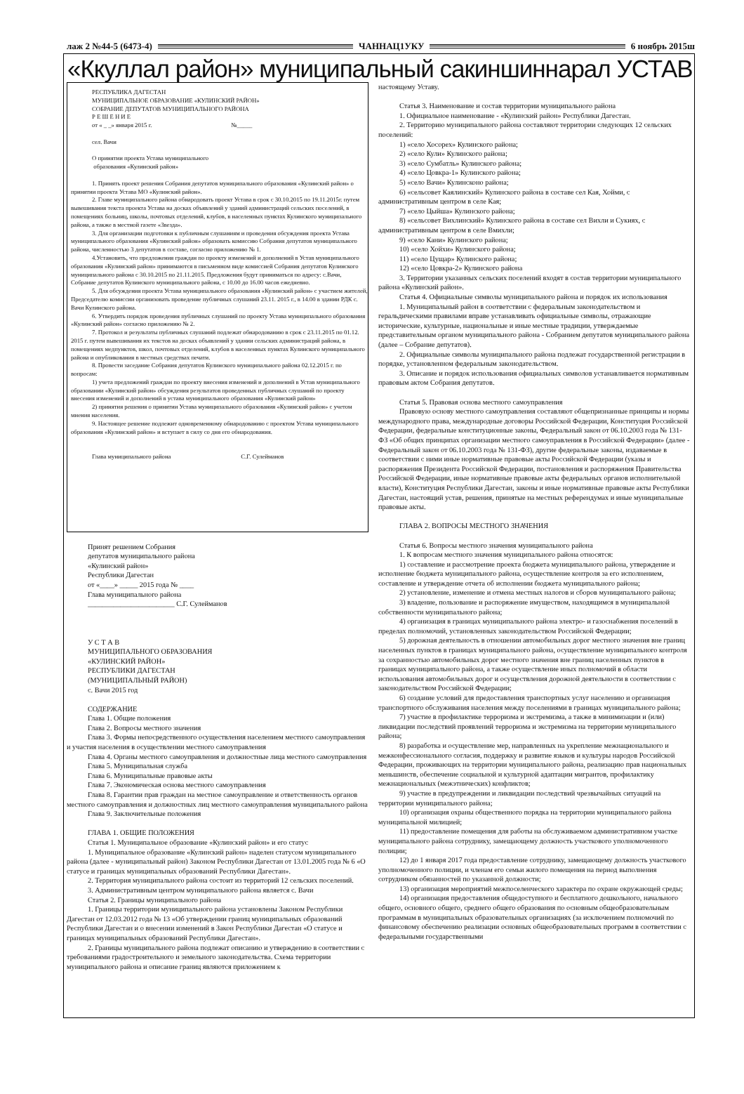лаж 2 №44-5 (6473-4) ЧАННАЦ1УКУ 6 ноябрь 2015ш
«Ккуллал район» муниципальный сакиншиннарал УСТАВ
РЕСПУБЛИКА ДАГЕСТАН
МУНИЦИПАЛЬНОЕ ОБРАЗОВАНИЕ «КУЛИНСКИЙ РАЙОН»
СОБРАНИЕ ДЕПУТАТОВ МУНИЦИПАЛЬНОГО РАЙОНА
Р Е Ш Е Н И Е
от « _ _» января 2015 г. №_____
сел. Вачи
О принятии проекта Устава муниципального
образования «Кулинский район»
1. Принять проект решения Собрания депутатов муниципального образования «Кулинский район» о принятии проекта Устава МО «Кулинский район».
2. Главе муниципального района обнародовать проект Устава в срок с 30.10.2015 по 19.11.2015г. путем вывешивания текста проекта Устава на досках объявлений у зданий администраций сельских поселений, в помещениях больниц, школы, почтовых отделений, клубов, в населенных пунктах Кулинского муниципального района, а также в местной газете «Звезда».
3. Для организации подготовки к публичным слушаниям и проведения обсуждения проекта Устава муниципального образования «Кулинский район» образовать комиссию Собрания депутатов муниципального района, численностью 3 депутатов в составе, согласно приложению № 1.
4.Установить, что предложения граждан по проекту изменений и дополнений в Устав муниципального образования «Кулинский район» принимаются в письменном виде комиссией Собрания депутатов Кулинского муниципального района с 30.10.2015 по 21.11.2015. Предложения будут приниматься по адресу: с.Вачи, Собрание депутатов Кулинского муниципального района, с 10.00 до 16.00 часов ежедневно.
5. Для обсуждения проекта Устава муниципального образования «Кулинский район» с участием жителей, Председателю комиссии организовать проведение публичных слушаний 23.11. 2015 г., в 14.00 в здании РДК с. Вачи Кулинского района.
6. Утвердить порядок проведения публичных слушаний по проекту Устава муниципального образования «Кулинский район» согласно приложению № 2.
7. Протокол и результаты публичных слушаний подлежат обнародованию в срок с 23.11.2015 по 01.12. 2015 г. путем вывешивания их текстов на досках объявлений у здании сельских администраций района, в помещениях медпунктов, школ, почтовых отделений, клубов в населенных пунктах Кулинского муниципального района и опубликования в местных средствах печати.
8. Провести заседание Собрания депутатов Кулинского муниципального района 02.12.2015 г. по вопросам:
1) учета предложений граждан по проекту внесения изменений и дополнений в Устав муниципального образовании «Кулинский район» обсуждения результатов проведенных публичных слушаний по проекту внесения изменений и дополнений в устава муниципального образования «Кулинский район»
2) принятия решения о принятии Устава муниципального образования «Кулинский район» с учетом мнения населения.
9. Настоящее решение подлежит одновременному обнародованию с проектом Устава муниципального образования «Кулинский район» и вступает в силу со дня его обнародования.
Глава муниципального района С.Г. Сулейманов
Принят решением Собрания
депутатов муниципального района
«Кулинский район»
Республики Дагестан
от «____» _____ 2015 года № ____
Глава муниципального района
________________________ С.Г. Сулейманов
У С Т А В
МУНИЦИПАЛЬНОГО ОБРАЗОВАНИЯ
«КУЛИНСКИЙ РАЙОН»
РЕСПУБЛИКИ ДАГЕСТАН
(МУНИЦИПАЛЬНЫЙ РАЙОН)
с. Вачи 2015 год
СОДЕРЖАНИЕ
Глава 1. Общие положения
Глава 2. Вопросы местного значения
Глава 3. Формы непосредственного осуществления населением местного самоуправления и участия населения в осуществлении местного самоуправления
Глава 4. Органы местного самоуправления и должностные лица местного самоуправления
Глава 5. Муниципальная служба
Глава 6. Муниципальные правовые акты
Глава 7. Экономическая основа местного самоуправления
Глава 8. Гарантии прав граждан на местное самоуправление и ответственность органов местного самоуправления и должностных лиц местного самоуправления муниципального района
Глава 9. Заключительные положения
ГЛАВА 1. ОБЩИЕ ПОЛОЖЕНИЯ
Статья 1. Муниципальное образование «Кулинский район» и его статус
1. Муниципальное образование «Кулинский район» наделен статусом муниципального района (далее - муниципальный район) Законом Республики Дагестан от 13.01.2005 года № 6 «О статусе и границах муниципальных образований Республики Дагестан».
2. Территория муниципального района состоит из территорий 12 сельских поселений.
3. Административным центром муниципального района является с. Вачи
Статья 2. Границы муниципального района
1. Границы территории муниципального района установлены Законом Республики Дагестан от 12.03.2012 года № 13 «Об утверждении границ муниципальных образований Республики Дагестан и о внесении изменений в Закон Республики Дагестан «О статусе и границах муниципальных образований Республики Дагестан».
2. Границы муниципального района подлежат описанию и утверждению в соответствии с требованиями градостроительного и земельного законодательства. Схема территории муниципального района и описание границ являются приложением к
настоящему Уставу.
Статья 3. Наименование и состав территории муниципального района
1. Официальное наименование - «Кулинский район» Республики Дагестан.
2. Территорию муниципального района составляют территории следующих 12 сельских поселений:
1) «село Хосорех» Кулинского района;
2) «село Кули» Кулинского района;
3) «село Сумбатль» Кулинского района;
4) «село Цовкра-1» Кулинского района;
5) «село Вачи» Кулинсконо района;
6) «сельсовет Каялинский» Кулинского района в составе сел Кая, Хойми, с административным центром в селе Кая;
7) «село Цыйша» Кулинского района;
8) «сельсовет Вихлинский» Кулинского района в составе сел Вихли и Сукиях, с административным центром в селе Вмихли;
9) «село Кани» Кулинского района;
10) «село Хойхи» Кулинского района;
11) «село Цущар» Кулинского района;
12) «село Цовкра-2» Кулинского района
3. Территории указанных сельских поселений входят в состав территории муниципального района «Кулинский район».
Статья 4. Официальные символы муниципального района и порядок их использования
1. Муниципальный район в соответствии с федеральным законодательством и геральдическими правилами вправе устанавливать официальные символы, отражающие исторические, культурные, национальные и иные местные традиции, утверждаемые представительным органом муниципального района - Собранием депутатов муниципального района (далее – Собрание депутатов).
2. Официальные символы муниципального района подлежат государственной регистрации в порядке, установленном федеральным законодательством.
3. Описание и порядок использования официальных символов устанавливается нормативным правовым актом Собрания депутатов.
Статья 5. Правовая основа местного самоуправления
Правовую основу местного самоуправления составляют общепризнанные принципы и нормы международного права, международные договоры Российской Федерации, Конституция Российской Федерации, федеральные конституционные законы, Федеральный закон от 06.10.2003 года № 131-ФЗ «Об общих принципах организации местного самоуправления в Российской Федерации» (далее - Федеральный закон от 06.10.2003 года № 131-ФЗ), другие федеральные законы, издаваемые в соответствии с ними иные нормативные правовые акты Российской Федерации (указы и распоряжения Президента Российской Федерации, постановления и распоряжения Правительства Российской Федерации, иные нормативные правовые акты федеральных органов исполнительной власти), Конституция Республики Дагестан, законы и иные нормативные правовые акты Республики Дагестан, настоящий устав, решения, принятые на местных референдумах и иные муниципальные правовые акты.
ГЛАВА 2. ВОПРОСЫ МЕСТНОГО ЗНАЧЕНИЯ
Статья 6. Вопросы местного значения муниципального района
1. К вопросам местного значения муниципального района относятся:
1) составление и рассмотрение проекта бюджета муниципального района, утверждение и исполнение бюджета муниципального района, осуществление контроля за его исполнением, составление и утверждение отчета об исполнении бюджета муниципального района;
2) установление, изменение и отмена местных налогов и сборов муниципального района;
3) владение, пользование и распоряжение имуществом, находящимся в муниципальной собственности муниципального района;
4) организация в границах муниципального района электро- и газоснабжения поселений в пределах полномочий, установленных законодательством Российской Федерации;
5) дорожная деятельность в отношении автомобильных дорог местного значения вне границ населенных пунктов в границах муниципального района, осуществление муниципального контроля за сохранностью автомобильных дорог местного значения вне границ населенных пунктов в границах муниципального района, а также осуществление иных полномочий в области использования автомобильных дорог и осуществления дорожной деятельности в соответствии с законодательством Российской Федерации;
6) создание условий для предоставления транспортных услуг населению и организация транспортного обслуживания населения между поселениями в границах муниципального района;
7) участие в профилактике терроризма и экстремизма, а также в минимизации и (или) ликвидации последствий проявлений терроризма и экстремизма на территории муниципального района;
8) разработка и осуществление мер, направленных на укрепление межнационального и межконфессионального согласия, поддержку и развитие языков и культуры народов Российской Федерации, проживающих на территории муниципального района, реализацию прав национальных меньшинств, обеспечение социальной и культурной адаптации мигрантов, профилактику межнациональных (межэтнических) конфликтов;
9) участие в предупреждении и ликвидации последствий чрезвычайных ситуаций на территории муниципального района;
10) организация охраны общественного порядка на территории муниципального района муниципальной милицией;
11) предоставление помещения для работы на обслуживаемом административном участке муниципального района сотруднику, замещающему должность участкового уполномоченного полиции;
12) до 1 января 2017 года предоставление сотруднику, замещающему должность участкового уполномоченного полиции, и членам его семьи жилого помещения на период выполнения сотрудником обязанностей по указанной должности;
13) организация мероприятий межпоселенческого характера по охране окружающей среды;
14) организация предоставления общедоступного и бесплатного дошкольного, начального общего, основного общего, среднего общего образования по основным общеобразовательным программам в муниципальных образовательных организациях (за исключением полномочий по финансовому обеспечению реализации основных общеобразовательных программ в соответствии с федеральными государственными